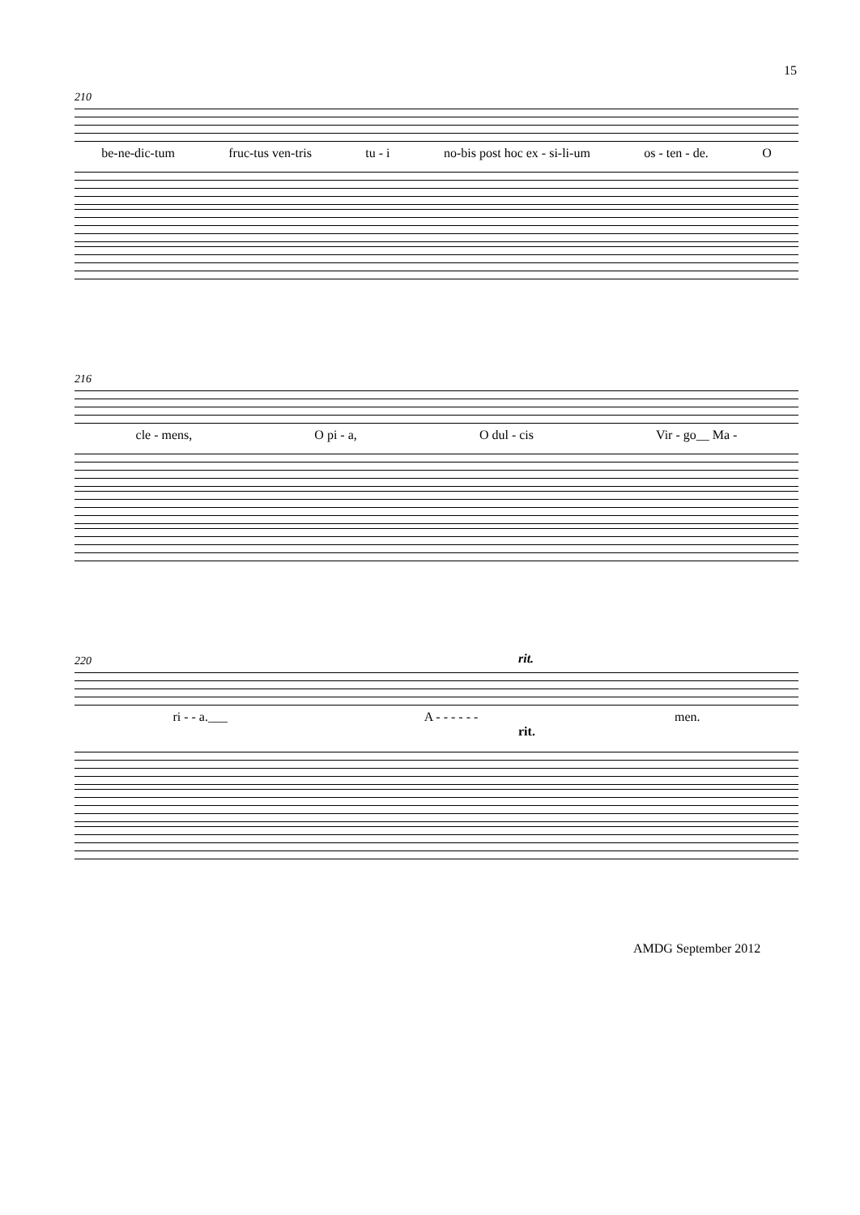15
210
be-ne-dic-tum fruc-tus ven-tris tu - i no-bis post hoc ex - si-li-um os - ten - de. O
216
cle - mens, O pi - a, O dul - cis Vir - go__ Ma -
220 rit.
ri - - a.___ A - - - - - - men.
rit.
AMDG September 2012